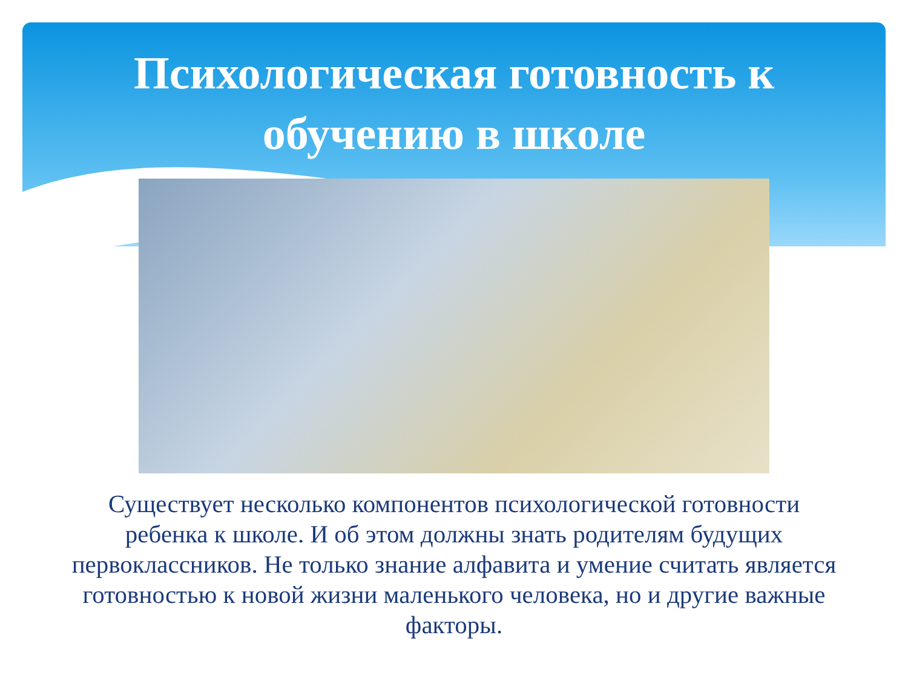Психологическая готовность к
обучению в школе
Существует несколько компонентов психологической готовности ребенка к школе. И об этом должны знать родителям будущих первоклассников. Не только знание алфавита и умение считать является готовностью к новой жизни маленького человека, но и другие важные факторы.